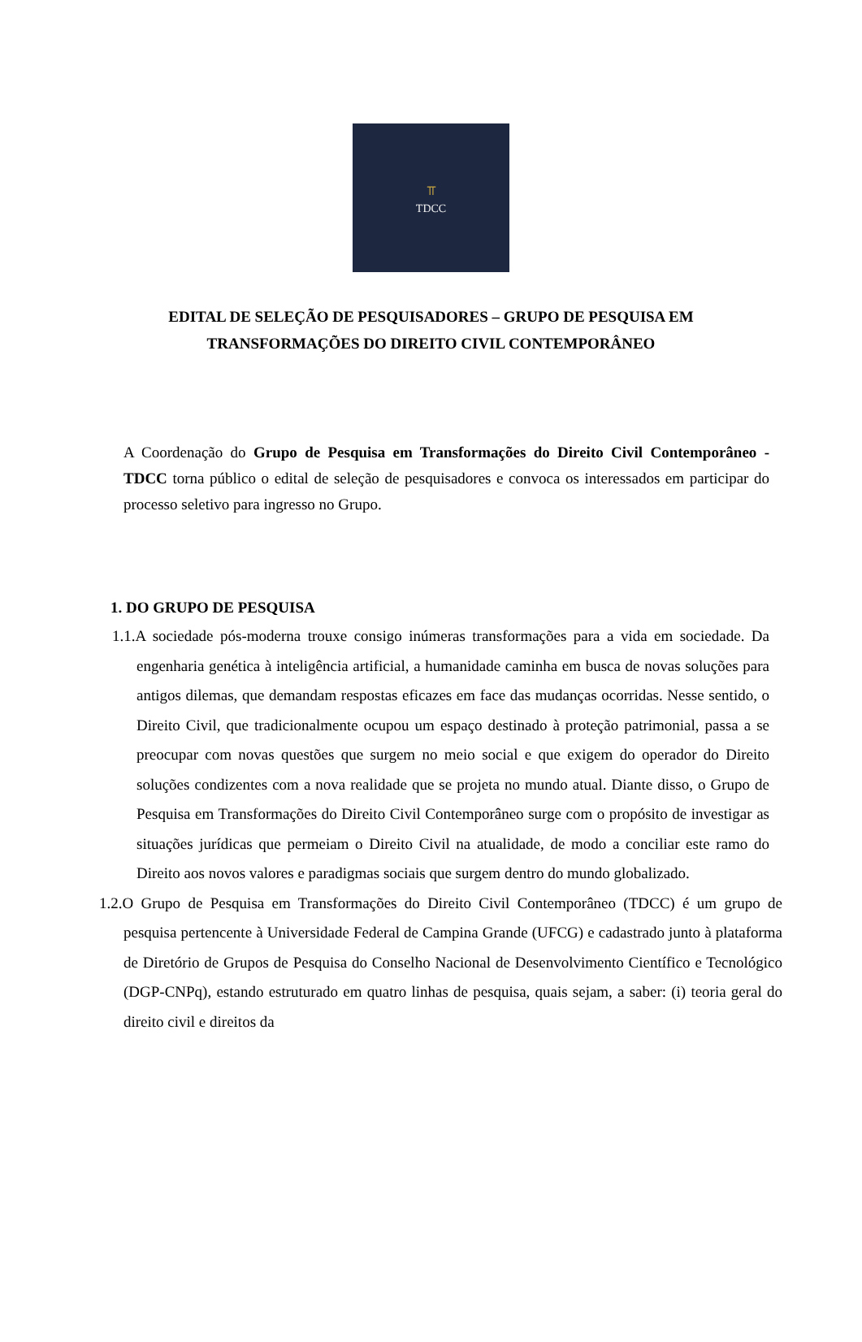⫪
TDCC
EDITAL DE SELEÇÃO DE PESQUISADORES – GRUPO DE PESQUISA EM TRANSFORMAÇÕES DO DIREITO CIVIL CONTEMPORÂNEO
A Coordenação do Grupo de Pesquisa em Transformações do Direito Civil Contemporâneo - TDCC torna público o edital de seleção de pesquisadores e convoca os interessados em participar do processo seletivo para ingresso no Grupo.
1. DO GRUPO DE PESQUISA
1.1.A sociedade pós-moderna trouxe consigo inúmeras transformações para a vida em sociedade. Da engenharia genética à inteligência artificial, a humanidade caminha em busca de novas soluções para antigos dilemas, que demandam respostas eficazes em face das mudanças ocorridas. Nesse sentido, o Direito Civil, que tradicionalmente ocupou um espaço destinado à proteção patrimonial, passa a se preocupar com novas questões que surgem no meio social e que exigem do operador do Direito soluções condizentes com a nova realidade que se projeta no mundo atual. Diante disso, o Grupo de Pesquisa em Transformações do Direito Civil Contemporâneo surge com o propósito de investigar as situações jurídicas que permeiam o Direito Civil na atualidade, de modo a conciliar este ramo do Direito aos novos valores e paradigmas sociais que surgem dentro do mundo globalizado.
1.2.O Grupo de Pesquisa em Transformações do Direito Civil Contemporâneo (TDCC) é um grupo de pesquisa pertencente à Universidade Federal de Campina Grande (UFCG) e cadastrado junto à plataforma de Diretório de Grupos de Pesquisa do Conselho Nacional de Desenvolvimento Científico e Tecnológico (DGP-CNPq), estando estruturado em quatro linhas de pesquisa, quais sejam, a saber: (i) teoria geral do direito civil e direitos da